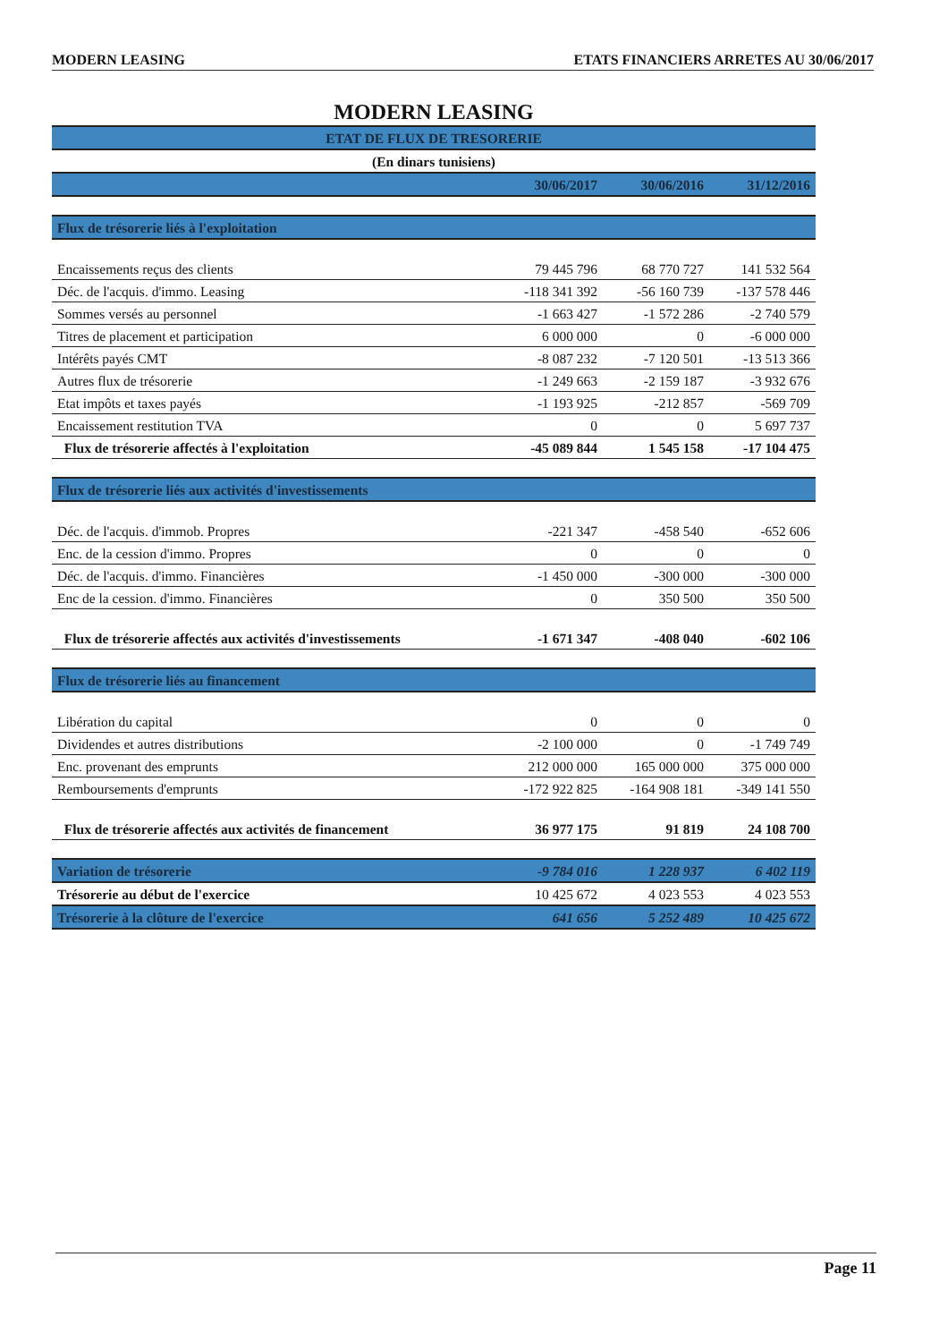MODERN LEASING ETATS FINANCIERS ARRETES AU 30/06/2017
MODERN LEASING
| ETAT DE FLUX DE TRESORERIE | | | |
| --- | --- | --- | --- |
| (En dinars tunisiens) | | | |
| | 30/06/2017 | 30/06/2016 | 31/12/2016 |
| Flux de trésorerie liés à l'exploitation | | | |
| Encaissements reçus des clients | 79 445 796 | 68 770 727 | 141 532 564 |
| Déc. de l'acquis. d'immo. Leasing | -118 341 392 | -56 160 739 | -137 578 446 |
| Sommes versés au personnel | -1 663 427 | -1 572 286 | -2 740 579 |
| Titres de placement et participation | 6 000 000 | 0 | -6 000 000 |
| Intérêts payés CMT | -8 087 232 | -7 120 501 | -13 513 366 |
| Autres flux de trésorerie | -1 249 663 | -2 159 187 | -3 932 676 |
| Etat impôts et taxes payés | -1 193 925 | -212 857 | -569 709 |
| Encaissement restitution TVA | 0 | 0 | 5 697 737 |
| Flux de trésorerie affectés à l'exploitation | -45 089 844 | 1 545 158 | -17 104 475 |
| Flux de trésorerie liés aux activités d'investissements | | | |
| Déc. de l'acquis. d'immob. Propres | -221 347 | -458 540 | -652 606 |
| Enc. de la cession d'immo. Propres | 0 | 0 | 0 |
| Déc. de l'acquis. d'immo. Financières | -1 450 000 | -300 000 | -300 000 |
| Enc de la cession. d'immo. Financières | 0 | 350 500 | 350 500 |
| Flux de trésorerie affectés aux activités d'investissements | -1 671 347 | -408 040 | -602 106 |
| Flux de trésorerie liés au financement | | | |
| Libération du capital | 0 | 0 | 0 |
| Dividendes et autres distributions | -2 100 000 | 0 | -1 749 749 |
| Enc. provenant des emprunts | 212 000 000 | 165 000 000 | 375 000 000 |
| Remboursements d'emprunts | -172 922 825 | -164 908 181 | -349 141 550 |
| Flux de trésorerie affectés aux activités de financement | 36 977 175 | 91 819 | 24 108 700 |
| Variation de trésorerie | -9 784 016 | 1 228 937 | 6 402 119 |
| Trésorerie au début de l'exercice | 10 425 672 | 4 023 553 | 4 023 553 |
| Trésorerie à la clôture de l'exercice | 641 656 | 5 252 489 | 10 425 672 |
Page 11